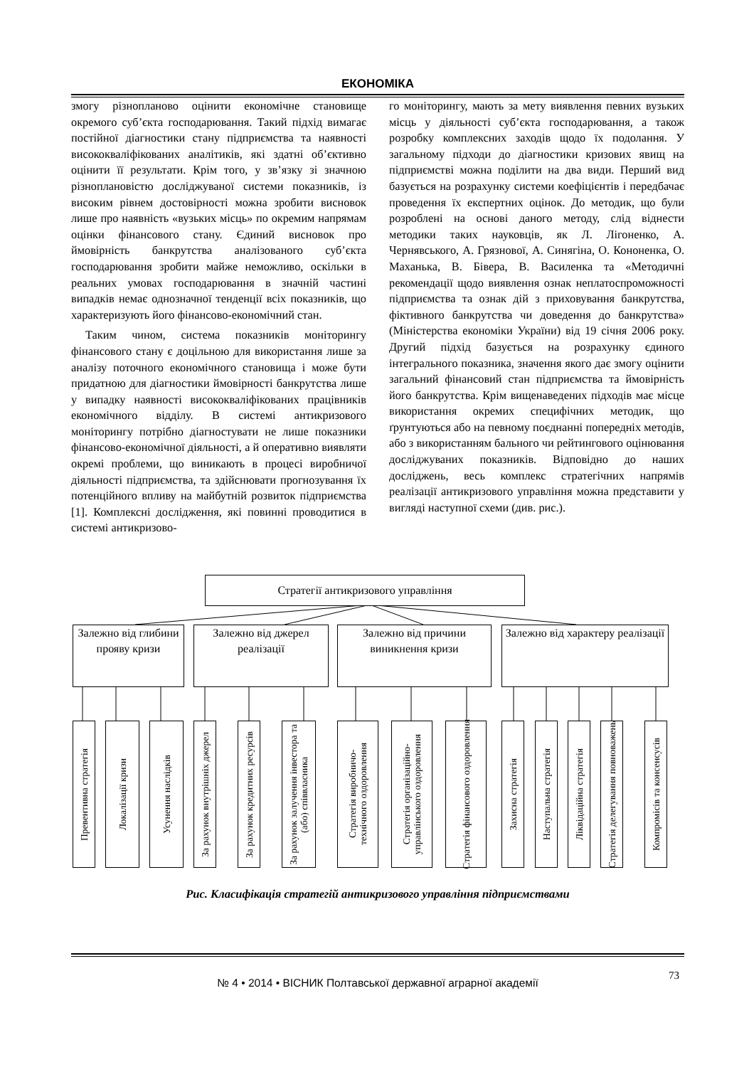ЕКОНОМІКА
змогу різнопланово оцінити економічне становище окремого суб’єкта господарювання. Такий підхід вимагає постійної діагностики стану підприємства та наявності висококваліфікованих аналітиків, які здатні об’єктивно оцінити її результати. Крім того, у зв’язку зі значною різноплановістю досліджуваної системи показників, із високим рівнем достовірності можна зробити висновок лише про наявність «вузьких місць» по окремим напрямам оцінки фінансового стану. Єдиний висновок про ймовірність банкрутства аналізованого суб’єкта господарювання зробити майже неможливо, оскільки в реальних умовах господарювання в значній частині випадків немає однозначної тенденції всіх показників, що характеризують його фінансово-економічний стан.
Таким чином, система показників моніторингу фінансового стану є доцільною для використання лише за аналізу поточного економічного становища і може бути придатною для діагностики ймовірності банкрутства лише у випадку наявності висококваліфікованих працівників економічного відділу. В системі антикризового моніторингу потрібно діагностувати не лише показники фінансово-економічної діяльності, а й оперативно виявляти окремі проблеми, що виникають в процесі виробничої діяльності підприємства, та здійснювати прогнозування їх потенційного впливу на майбутній розвиток підприємства [1]. Комплексні дослідження, які повинні проводитися в системі антикризово-
го моніторингу, мають за мету виявлення певних вузьких місць у діяльності суб’єкта господарювання, а також розробку комплексних заходів щодо їх подолання. У загальному підходи до діагностики кризових явищ на підприємстві можна поділити на два види. Перший вид базується на розрахунку системи коефіцієнтів і передбачає проведення їх експертних оцінок. До методик, що були розроблені на основі даного методу, слід віднести методики таких науковців, як Л. Лігоненко, А. Чернявського, А. Грязнової, А. Синягіна, О. Кононенка, О. Маханька, В. Бівера, В. Василенка та «Методичні рекомендації щодо виявлення ознак неплатоспроможності підприємства та ознак дій з приховування банкрутства, фіктивного банкрутства чи доведення до банкрутства» (Міністерства економіки України) від 19 січня 2006 року. Другий підхід базується на розрахунку єдиного інтегрального показника, значення якого дає змогу оцінити загальний фінансовий стан підприємства та ймовірність його банкрутства. Крім вищенаведених підходів має місце використання окремих специфічних методик, що ґрунтуються або на певному поєднанні попередніх методів, або з використанням бального чи рейтингового оцінювання досліджуваних показників. Відповідно до наших досліджень, весь комплекс стратегічних напрямів реалізації антикризового управління можна представити у вигляді наступної схеми (див. рис.).
Стратегії антикризового управління
Залежно від глибини прояву кризи
Залежно від джерел реалізації
Залежно від причини виникнення кризи
Залежно від характеру реалізації
Превентивна стратегія
Локалізації кризи
Усунення наслідків
За рахунок внутрішніх джерел
За рахунок кредитних ресурсів
За рахунок залучення інвестора та
(або) співвласника
Стратегія виробничо-
технічного оздоровлення
Стратегія організаційно-
управлінського оздоровлення
Стратегія фінансового оздоровлення
Захисна стратегія
Наступальна стратегія
Ліквідаційна стратегія
Стратегія делегування повноважень
Компромісів та консенсусів
Рис. Класифікація стратегій антикризового управління підприємствами
№ 4 • 2014 • ВІСНИК Полтавської державної аграрної академії
73